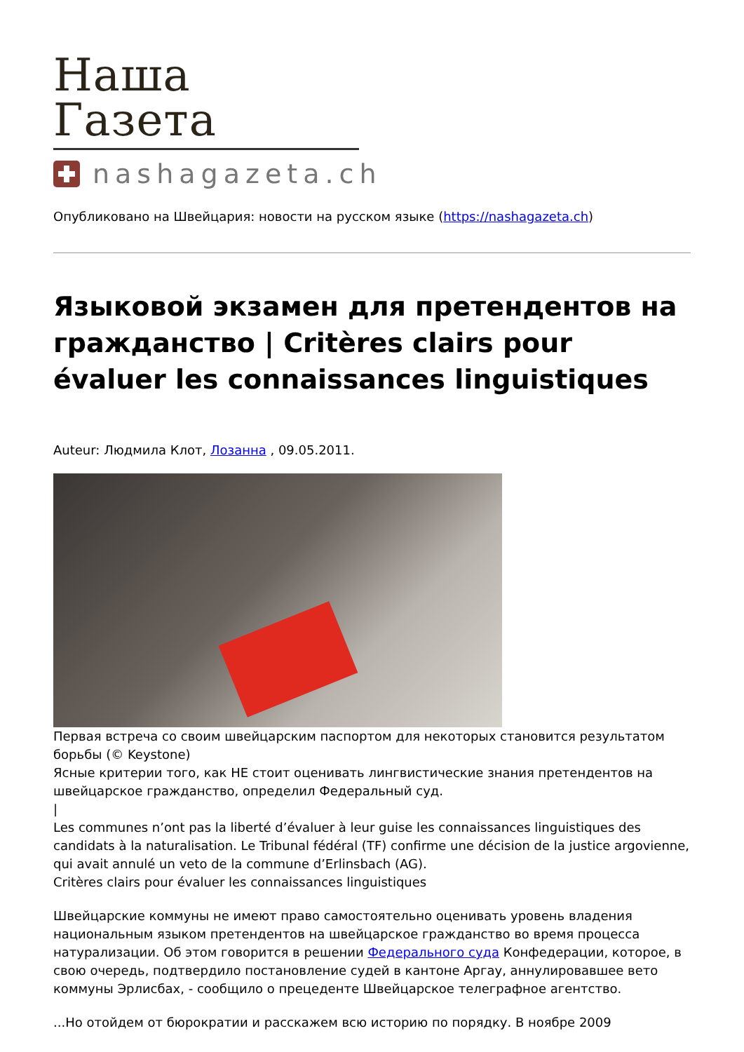Наша Газета
nashagazeta.ch
Опубликовано на Швейцария: новости на русском языке (https://nashagazeta.ch)
Языковой экзамен для претендентов на гражданство | Critères clairs pour évaluer les connaissances linguistiques
Auteur: Людмила Клот, Лозанна , 09.05.2011.
Первая встреча со своим швейцарским паспортом для некоторых становится результатом борьбы (© Keystone)
Ясные критерии того, как НЕ стоит оценивать лингвистические знания претендентов на швейцарское гражданство, определил Федеральный суд.
|
Les communes n’ont pas la liberté d’évaluer à leur guise les connaissances linguistiques des candidats à la naturalisation. Le Tribunal fédéral (TF) confirme une décision de la justice argovienne, qui avait annulé un veto de la commune d’Erlinsbach (AG).
Critères clairs pour évaluer les connaissances linguistiques
Швейцарские коммуны не имеют право самостоятельно оценивать уровень владения национальным языком претендентов на швейцарское гражданство во время процесса натурализации. Об этом говорится в решении Федерального суда Конфедерации, которое, в свою очередь, подтвердило постановление судей в кантоне Аргау, аннулировавшее вето коммуны Эрлисбах, - сообщило о прецеденте Швейцарское телеграфное агентство.
...Но отойдем от бюрократии и расскажем всю историю по порядку. В ноябре 2009